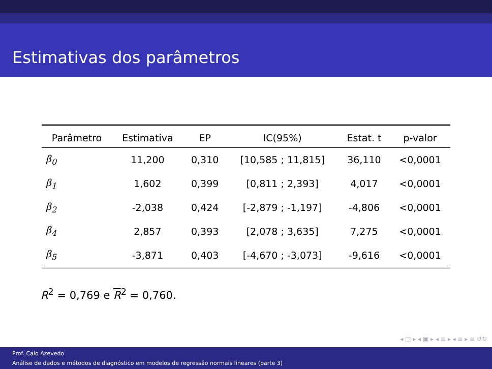Estimativas dos parâmetros
| Parâmetro | Estimativa | EP | IC(95%) | Estat. t | p-valor |
| --- | --- | --- | --- | --- | --- |
| β<sub>0</sub> | 11,200 | 0,310 | [10,585 ; 11,815] | 36,110 | <0,0001 |
| β<sub>1</sub> | 1,602 | 0,399 | [0,811 ; 2,393] | 4,017 | <0,0001 |
| β<sub>2</sub> | -2,038 | 0,424 | [-2,879 ; -1,197] | -4,806 | <0,0001 |
| β<sub>4</sub> | 2,857 | 0,393 | [2,078 ; 3,635] | 7,275 | <0,0001 |
| β<sub>5</sub> | -3,871 | 0,403 | [-4,670 ; -3,073] | -9,616 | <0,0001 |
R<sup>2</sup> = 0,769 e R<sup>2</sup> = 0,760.
◂ □ ▸ ◂ ▣ ▸ ◂ ≡ ▸ ◂ ≡ ▸ ≡ ↺↻
Prof. Caio Azevedo
Análise de dados e métodos de diagnóstico em modelos de regressão normais lineares (parte 3)